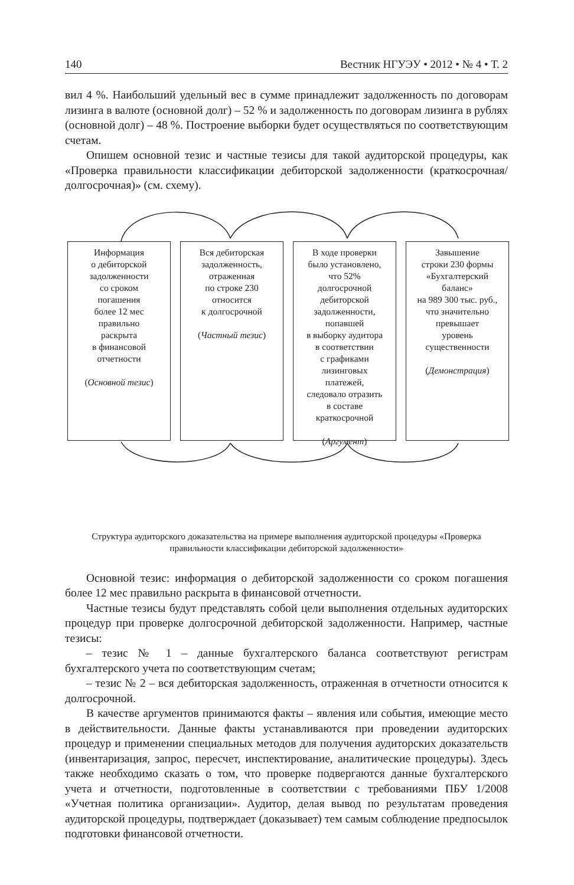140 Вестник НГУЭУ • 2012 • № 4 • Т. 2
вил 4 %. Наибольший удельный вес в сумме принадлежит задолженность по договорам лизинга в валюте (основной долг) – 52 % и задолженность по договорам лизинга в рублях (основной долг) – 48 %. Построение выборки будет осуществляться по соответствующим счетам.
Опишем основной тезис и частные тезисы для такой аудиторской процедуры, как «Проверка правильности классификации дебиторской задолженности (краткосрочная/ долгосрочная)» (см. схему).
Информация
о дебиторской
задолженности
со сроком
погашения
более 12 мес
правильно
раскрыта
в финансовой
отчетности
(Основной тезис)
Вся дебиторская
задолженность,
отраженная
по строке 230
относится
к долгосрочной
(Частный тезис)
В ходе проверки
было установлено,
что 52%
долгосрочной
дебиторской
задолженности,
попавшей
в выборку аудитора
в соответствии
с графиками
лизинговых
платежей,
следовало отразить
в составе
краткосрочной
(Аргумент)
Завышение
строки 230 формы
«Бухгалтерский
баланс»
на 989 300 тыс. руб.,
что значительно
превышает
уровень
существенности
(Демонстрация)
Структура аудиторского доказательства на примере выполнения аудиторской процедуры «Проверка правильности классификации дебиторской задолженности»
Основной тезис: информация о дебиторской задолженности со сроком погашения более 12 мес правильно раскрыта в финансовой отчетности.
Частные тезисы будут представлять собой цели выполнения отдельных аудиторских процедур при проверке долгосрочной дебиторской задолженности. Например, частные тезисы:
– тезис № 1 – данные бухгалтерского баланса соответствуют регистрам бухгалтерского учета по соответствующим счетам;
– тезис № 2 – вся дебиторская задолженность, отраженная в отчетности относится к долгосрочной.
В качестве аргументов принимаются факты – явления или события, имеющие место в действительности. Данные факты устанавливаются при проведении аудиторских процедур и применении специальных методов для получения аудиторских доказательств (инвентаризация, запрос, пересчет, инспектирование, аналитические процедуры). Здесь также необходимо сказать о том, что проверке подвергаются данные бухгалтерского учета и отчетности, подготовленные в соответствии с требованиями ПБУ 1/2008 «Учетная политика организации». Аудитор, делая вывод по результатам проведения аудиторской процедуры, подтверждает (доказывает) тем самым соблюдение предпосылок подготовки финансовой отчетности.